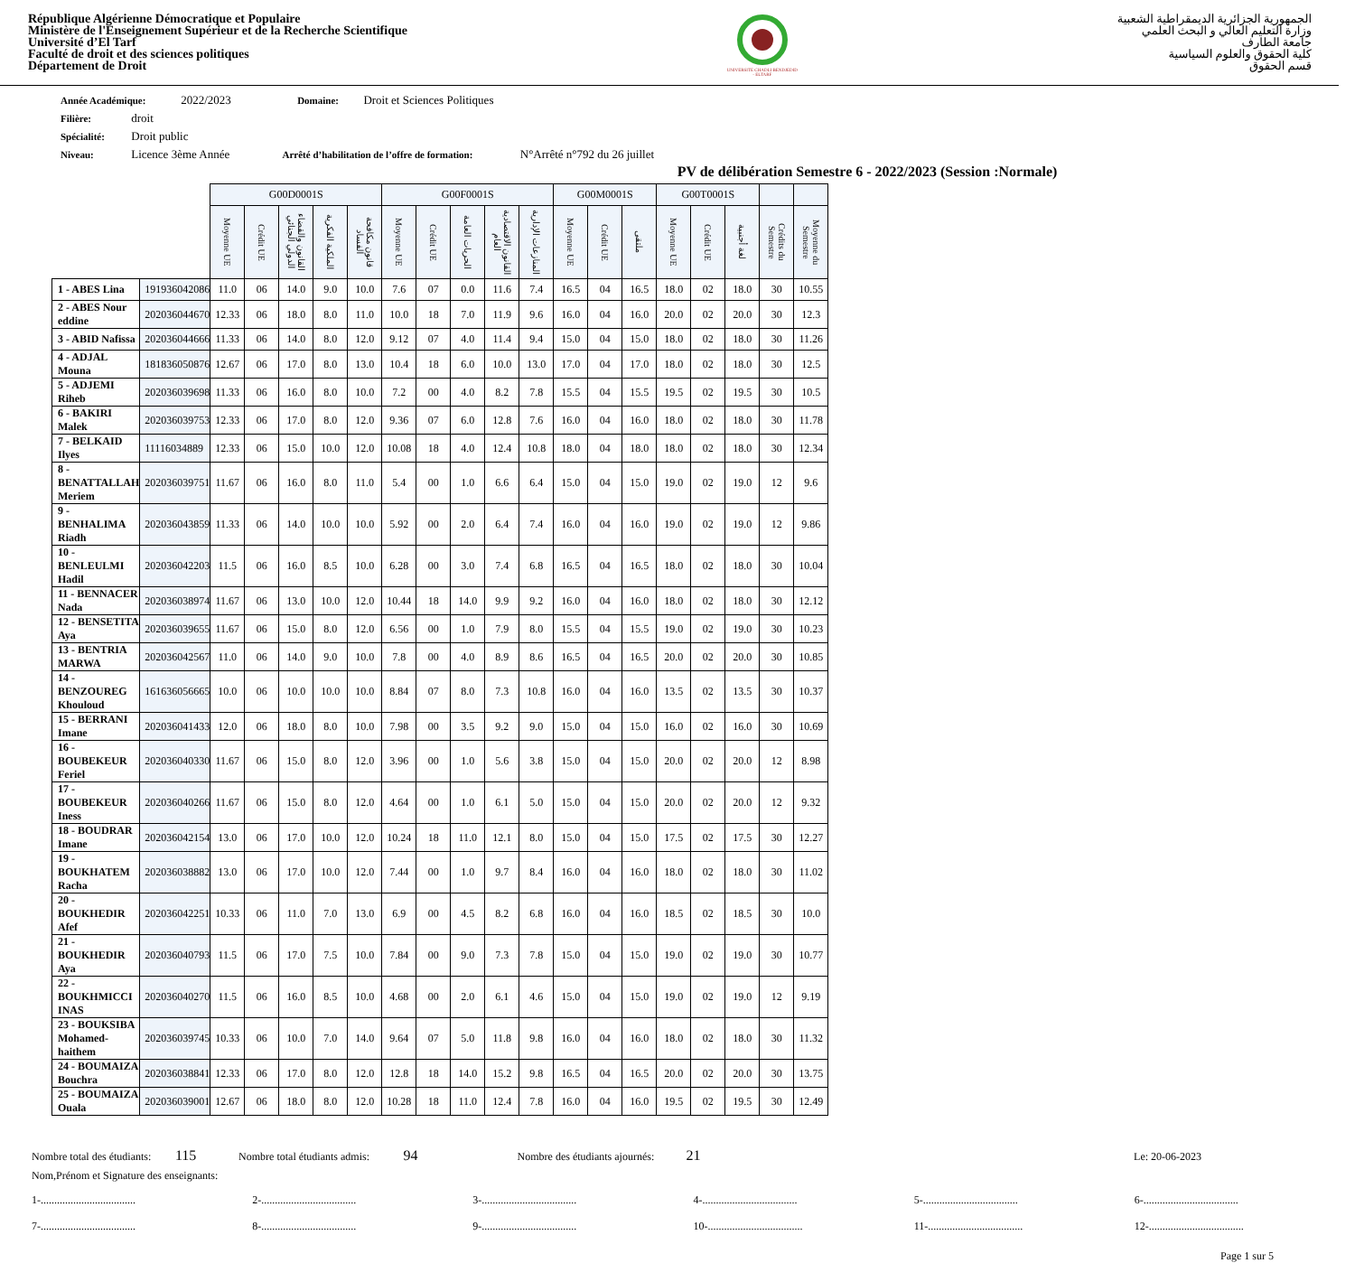République Algérienne Démocratique et Populaire
Ministère de l'Enseignement Supérieur et de la Recherche Scientifique
Université d’El Tarf
Faculté de droit et des sciences politiques
Département de Droit
UNIVERSITE CHADLI BENDJEDID - ELTARF
الجمهورية الجزائرية الديمقراطية الشعبية
وزارة التعليم العالي و البحث العلمي
جامعة الطارف
كلية الحقوق والعلوم السياسية
قسم الحقوق
Année Académique: 2022/2023 Domaine: Droit et Sciences Politiques
Filière: droit
Spécialité: Droit public
Niveau: Licence 3ème Année Arrêté d’habilitation de l’offre de formation: N°Arrêté n°792 du 26 juillet
PV de délibération Semestre 6 - 2022/2023 (Session :Normale)
| | | G00D0001S | | | | | G00F0001S | | | | | G00M0001S | | | G00T0001S | | | | |
| | | Moyenne UE | Crédit UE | القانون والقضاء الدولي الجنائي | الملكية الفكرية | قانون مكافحة الفساد | Moyenne UE | Crédit UE | الحريات العامة | القانون الاقتصادية العام | المنازعات الإدارية | Moyenne UE | Crédit UE | ملتقى | Moyenne UE | Crédit UE | لغة أجنبية | Crédits du Semestre | Moyenne du Semestre |
| 1 - ABES Lina | 191936042086 | 11.0 | 06 | 14.0 | 9.0 | 10.0 | 7.6 | 07 | 0.0 | 11.6 | 7.4 | 16.5 | 04 | 16.5 | 18.0 | 02 | 18.0 | 30 | 10.55 |
| 2 - ABES Nour eddine | 202036044670 | 12.33 | 06 | 18.0 | 8.0 | 11.0 | 10.0 | 18 | 7.0 | 11.9 | 9.6 | 16.0 | 04 | 16.0 | 20.0 | 02 | 20.0 | 30 | 12.3 |
| 3 - ABID Nafissa | 202036044666 | 11.33 | 06 | 14.0 | 8.0 | 12.0 | 9.12 | 07 | 4.0 | 11.4 | 9.4 | 15.0 | 04 | 15.0 | 18.0 | 02 | 18.0 | 30 | 11.26 |
| 4 - ADJAL Mouna | 181836050876 | 12.67 | 06 | 17.0 | 8.0 | 13.0 | 10.4 | 18 | 6.0 | 10.0 | 13.0 | 17.0 | 04 | 17.0 | 18.0 | 02 | 18.0 | 30 | 12.5 |
| 5 - ADJEMI Riheb | 202036039698 | 11.33 | 06 | 16.0 | 8.0 | 10.0 | 7.2 | 00 | 4.0 | 8.2 | 7.8 | 15.5 | 04 | 15.5 | 19.5 | 02 | 19.5 | 30 | 10.5 |
| 6 - BAKIRI Malek | 202036039753 | 12.33 | 06 | 17.0 | 8.0 | 12.0 | 9.36 | 07 | 6.0 | 12.8 | 7.6 | 16.0 | 04 | 16.0 | 18.0 | 02 | 18.0 | 30 | 11.78 |
| 7 - BELKAID Ilyes | 11116034889 | 12.33 | 06 | 15.0 | 10.0 | 12.0 | 10.08 | 18 | 4.0 | 12.4 | 10.8 | 18.0 | 04 | 18.0 | 18.0 | 02 | 18.0 | 30 | 12.34 |
| 8 - BENATTALLAH Meriem | 202036039751 | 11.67 | 06 | 16.0 | 8.0 | 11.0 | 5.4 | 00 | 1.0 | 6.6 | 6.4 | 15.0 | 04 | 15.0 | 19.0 | 02 | 19.0 | 12 | 9.6 |
| 9 - BENHALIMA Riadh | 202036043859 | 11.33 | 06 | 14.0 | 10.0 | 10.0 | 5.92 | 00 | 2.0 | 6.4 | 7.4 | 16.0 | 04 | 16.0 | 19.0 | 02 | 19.0 | 12 | 9.86 |
| 10 - BENLEULMI Hadil | 202036042203 | 11.5 | 06 | 16.0 | 8.5 | 10.0 | 6.28 | 00 | 3.0 | 7.4 | 6.8 | 16.5 | 04 | 16.5 | 18.0 | 02 | 18.0 | 30 | 10.04 |
| 11 - BENNACER Nada | 202036038974 | 11.67 | 06 | 13.0 | 10.0 | 12.0 | 10.44 | 18 | 14.0 | 9.9 | 9.2 | 16.0 | 04 | 16.0 | 18.0 | 02 | 18.0 | 30 | 12.12 |
| 12 - BENSETITA Aya | 202036039655 | 11.67 | 06 | 15.0 | 8.0 | 12.0 | 6.56 | 00 | 1.0 | 7.9 | 8.0 | 15.5 | 04 | 15.5 | 19.0 | 02 | 19.0 | 30 | 10.23 |
| 13 - BENTRIA MARWA | 202036042567 | 11.0 | 06 | 14.0 | 9.0 | 10.0 | 7.8 | 00 | 4.0 | 8.9 | 8.6 | 16.5 | 04 | 16.5 | 20.0 | 02 | 20.0 | 30 | 10.85 |
| 14 - BENZOUREG Khouloud | 161636056665 | 10.0 | 06 | 10.0 | 10.0 | 10.0 | 8.84 | 07 | 8.0 | 7.3 | 10.8 | 16.0 | 04 | 16.0 | 13.5 | 02 | 13.5 | 30 | 10.37 |
| 15 - BERRANI Imane | 202036041433 | 12.0 | 06 | 18.0 | 8.0 | 10.0 | 7.98 | 00 | 3.5 | 9.2 | 9.0 | 15.0 | 04 | 15.0 | 16.0 | 02 | 16.0 | 30 | 10.69 |
| 16 - BOUBEKEUR Feriel | 202036040330 | 11.67 | 06 | 15.0 | 8.0 | 12.0 | 3.96 | 00 | 1.0 | 5.6 | 3.8 | 15.0 | 04 | 15.0 | 20.0 | 02 | 20.0 | 12 | 8.98 |
| 17 - BOUBEKEUR Iness | 202036040266 | 11.67 | 06 | 15.0 | 8.0 | 12.0 | 4.64 | 00 | 1.0 | 6.1 | 5.0 | 15.0 | 04 | 15.0 | 20.0 | 02 | 20.0 | 12 | 9.32 |
| 18 - BOUDRAR Imane | 202036042154 | 13.0 | 06 | 17.0 | 10.0 | 12.0 | 10.24 | 18 | 11.0 | 12.1 | 8.0 | 15.0 | 04 | 15.0 | 17.5 | 02 | 17.5 | 30 | 12.27 |
| 19 - BOUKHATEM Racha | 202036038882 | 13.0 | 06 | 17.0 | 10.0 | 12.0 | 7.44 | 00 | 1.0 | 9.7 | 8.4 | 16.0 | 04 | 16.0 | 18.0 | 02 | 18.0 | 30 | 11.02 |
| 20 - BOUKHEDIR Afef | 202036042251 | 10.33 | 06 | 11.0 | 7.0 | 13.0 | 6.9 | 00 | 4.5 | 8.2 | 6.8 | 16.0 | 04 | 16.0 | 18.5 | 02 | 18.5 | 30 | 10.0 |
| 21 - BOUKHEDIR Aya | 202036040793 | 11.5 | 06 | 17.0 | 7.5 | 10.0 | 7.84 | 00 | 9.0 | 7.3 | 7.8 | 15.0 | 04 | 15.0 | 19.0 | 02 | 19.0 | 30 | 10.77 |
| 22 - BOUKHMICCI INAS | 202036040270 | 11.5 | 06 | 16.0 | 8.5 | 10.0 | 4.68 | 00 | 2.0 | 6.1 | 4.6 | 15.0 | 04 | 15.0 | 19.0 | 02 | 19.0 | 12 | 9.19 |
| 23 - BOUKSIBA Mohamed-haithem | 202036039745 | 10.33 | 06 | 10.0 | 7.0 | 14.0 | 9.64 | 07 | 5.0 | 11.8 | 9.8 | 16.0 | 04 | 16.0 | 18.0 | 02 | 18.0 | 30 | 11.32 |
| 24 - BOUMAIZA Bouchra | 202036038841 | 12.33 | 06 | 17.0 | 8.0 | 12.0 | 12.8 | 18 | 14.0 | 15.2 | 9.8 | 16.5 | 04 | 16.5 | 20.0 | 02 | 20.0 | 30 | 13.75 |
| 25 - BOUMAIZA Ouala | 202036039001 | 12.67 | 06 | 18.0 | 8.0 | 12.0 | 10.28 | 18 | 11.0 | 12.4 | 7.8 | 16.0 | 04 | 16.0 | 19.5 | 02 | 19.5 | 30 | 12.49 |
Nombre total des étudiants: 115 Nombre total étudiants admis: 94 Nombre des étudiants ajournés: 21 Le: 20-06-2023
Nom,Prénom et Signature des enseignants:
1-................................... 2-................................... 3-................................... 4-................................... 5-................................... 6-...................................
7-................................... 8-................................... 9-................................... 10-................................... 11-................................... 12-...................................
Page 1 sur 5